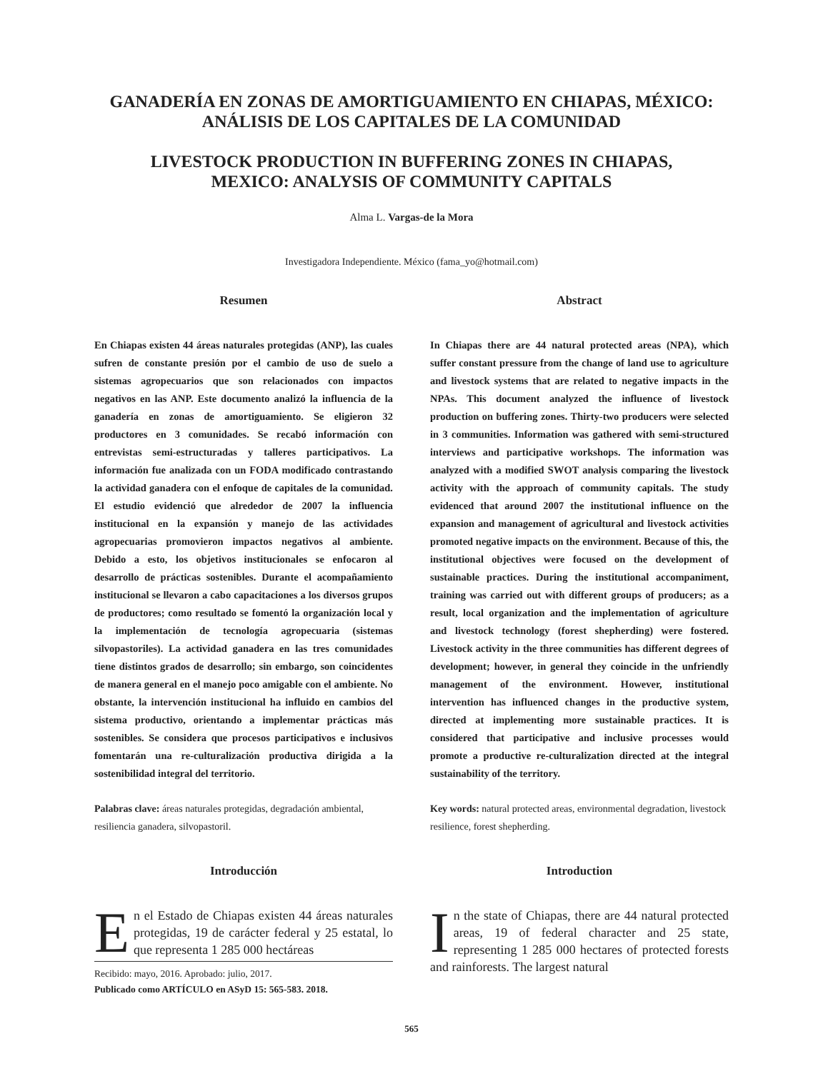GANADERÍA EN ZONAS DE AMORTIGUAMIENTO EN CHIAPAS, MÉXICO:
ANÁLISIS DE LOS CAPITALES DE LA COMUNIDAD
LIVESTOCK PRODUCTION IN BUFFERING ZONES IN CHIAPAS,
MEXICO: ANALYSIS OF COMMUNITY CAPITALS
Alma L. Vargas-de la Mora
Investigadora Independiente. México (fama_yo@hotmail.com)
Resumen
En Chiapas existen 44 áreas naturales protegidas (ANP), las cuales sufren de constante presión por el cambio de uso de suelo a sistemas agropecuarios que son relacionados con impactos negativos en las ANP. Este documento analizó la influencia de la ganadería en zonas de amortiguamiento. Se eligieron 32 productores en 3 comunidades. Se recabó información con entrevistas semi-estructuradas y talleres participativos. La información fue analizada con un FODA modificado contrastando la actividad ganadera con el enfoque de capitales de la comunidad. El estudio evidenció que alrededor de 2007 la influencia institucional en la expansión y manejo de las actividades agropecuarias promovieron impactos negativos al ambiente. Debido a esto, los objetivos institucionales se enfocaron al desarrollo de prácticas sostenibles. Durante el acompañamiento institucional se llevaron a cabo capacitaciones a los diversos grupos de productores; como resultado se fomentó la organización local y la implementación de tecnología agropecuaria (sistemas silvopastoriles). La actividad ganadera en las tres comunidades tiene distintos grados de desarrollo; sin embargo, son coincidentes de manera general en el manejo poco amigable con el ambiente. No obstante, la intervención institucional ha influido en cambios del sistema productivo, orientando a implementar prácticas más sostenibles. Se considera que procesos participativos e inclusivos fomentarán una re-culturalización productiva dirigida a la sostenibilidad integral del territorio.
Palabras clave: áreas naturales protegidas, degradación ambiental, resiliencia ganadera, silvopastoril.
Introducción
En el Estado de Chiapas existen 44 áreas naturales protegidas, 19 de carácter federal y 25 estatal, lo que representa 1 285 000 hectáreas
Recibido: mayo, 2016. Aprobado: julio, 2017.
Publicado como ARTÍCULO en ASyD 15: 565-583. 2018.
Abstract
In Chiapas there are 44 natural protected areas (NPA), which suffer constant pressure from the change of land use to agriculture and livestock systems that are related to negative impacts in the NPAs. This document analyzed the influence of livestock production on buffering zones. Thirty-two producers were selected in 3 communities. Information was gathered with semi-structured interviews and participative workshops. The information was analyzed with a modified SWOT analysis comparing the livestock activity with the approach of community capitals. The study evidenced that around 2007 the institutional influence on the expansion and management of agricultural and livestock activities promoted negative impacts on the environment. Because of this, the institutional objectives were focused on the development of sustainable practices. During the institutional accompaniment, training was carried out with different groups of producers; as a result, local organization and the implementation of agriculture and livestock technology (forest shepherding) were fostered. Livestock activity in the three communities has different degrees of development; however, in general they coincide in the unfriendly management of the environment. However, institutional intervention has influenced changes in the productive system, directed at implementing more sustainable practices. It is considered that participative and inclusive processes would promote a productive re-culturalization directed at the integral sustainability of the territory.
Key words: natural protected areas, environmental degradation, livestock resilience, forest shepherding.
Introduction
In the state of Chiapas, there are 44 natural protected areas, 19 of federal character and 25 state, representing 1 285 000 hectares of protected forests and rainforests. The largest natural
565